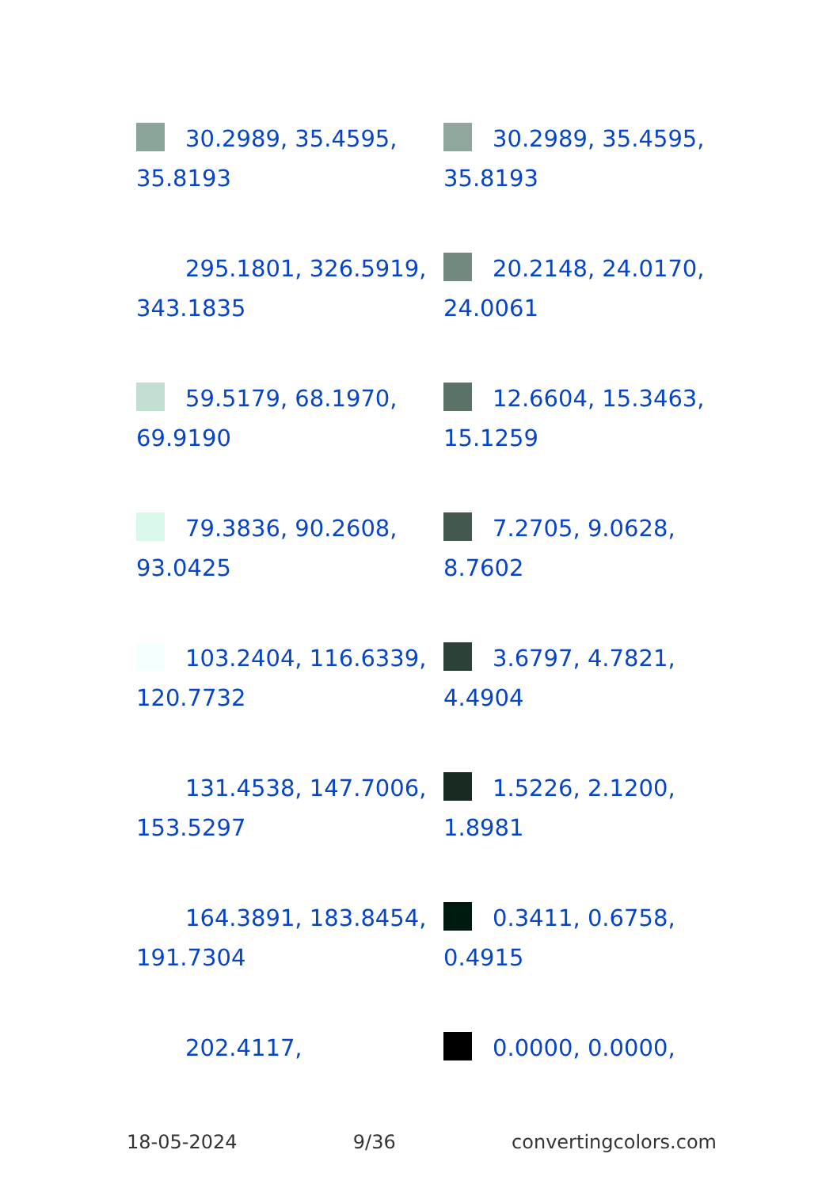30.2989, 35.4595, 35.8193
30.2989, 35.4595, 35.8193
295.1801, 326.5919, 343.1835
20.2148, 24.0170, 24.0061
59.5179, 68.1970, 69.9190
12.6604, 15.3463, 15.1259
79.3836, 90.2608, 93.0425
7.2705, 9.0628, 8.7602
103.2404, 116.6339, 120.7732
3.6797, 4.7821, 4.4904
131.4538, 147.7006, 153.5297
1.5226, 2.1200, 1.8981
164.3891, 183.8454, 191.7304
0.3411, 0.6758, 0.4915
202.4117,
0.0000, 0.0000,
18-05-2024 9/36 convertingcolors.com